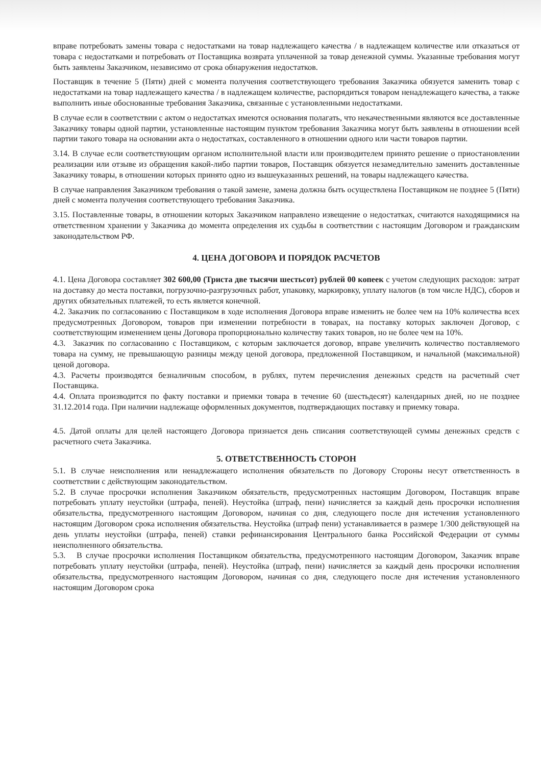вправе потребовать замены товара с недостатками на товар надлежащего качества / в надлежащем количестве или отказаться от товара с недостатками и потребовать от Поставщика возврата уплаченной за товар денежной суммы. Указанные требования могут быть заявлены Заказчиком, независимо от срока обнаружения недостатков.
Поставщик в течение 5 (Пяти) дней с момента получения соответствующего требования Заказчика обязуется заменить товар с недостатками на товар надлежащего качества / в надлежащем количестве, распорядиться товаром ненадлежащего качества, а также выполнить иные обоснованные требования Заказчика, связанные с установленными недостатками.
В случае если в соответствии с актом о недостатках имеются основания полагать, что некачественными являются все доставленные Заказчику товары одной партии, установленные настоящим пунктом требования Заказчика могут быть заявлены в отношении всей партии такого товара на основании акта о недостатках, составленного в отношении одного или части товаров партии.
3.14. В случае если соответствующим органом исполнительной власти или производителем принято решение о приостановлении реализации или отзыве из обращения какой-либо партии товаров, Поставщик обязуется незамедлительно заменить доставленные Заказчику товары, в отношении которых принято одно из вышеуказанных решений, на товары надлежащего качества.
В случае направления Заказчиком требования о такой замене, замена должна быть осуществлена Поставщиком не позднее 5 (Пяти) дней с момента получения соответствующего требования Заказчика.
3.15. Поставленные товары, в отношении которых Заказчиком направлено извещение о недостатках, считаются находящимися на ответственном хранении у Заказчика до момента определения их судьбы в соответствии с настоящим Договором и гражданским законодательством РФ.
4. ЦЕНА ДОГОВОРА И ПОРЯДОК РАСЧЕТОВ
4.1. Цена Договора составляет 302 600,00 (Триста две тысячи шестьсот) рублей 00 копеек с учетом следующих расходов: затрат на доставку до места поставки, погрузочно-разгрузочных работ, упаковку, маркировку, уплату налогов (в том числе НДС), сборов и других обязательных платежей, то есть является конечной.
4.2. Заказчик по согласованию с Поставщиком в ходе исполнения Договора вправе изменить не более чем на 10% количества всех предусмотренных Договором, товаров при изменении потребности в товарах, на поставку которых заключен Договор, с соответствующим изменением цены Договора пропорционально количеству таких товаров, но не более чем на 10%.
4.3. Заказчик по согласованию с Поставщиком, с которым заключается договор, вправе увеличить количество поставляемого товара на сумму, не превышающую разницы между ценой договора, предложенной Поставщиком, и начальной (максимальной) ценой договора.
4.3. Расчеты производятся безналичным способом, в рублях, путем перечисления денежных средств на расчетный счет Поставщика.
4.4. Оплата производится по факту поставки и приемки товара в течение 60 (шестьдесят) календарных дней, но не позднее 31.12.2014 года. При наличии надлежаще оформленных документов, подтверждающих поставку и приемку товара.
4.5. Датой оплаты для целей настоящего Договора признается день списания соответствующей суммы денежных средств с расчетного счета Заказчика.
5. ОТВЕТСТВЕННОСТЬ СТОРОН
5.1. В случае неисполнения или ненадлежащего исполнения обязательств по Договору Стороны несут ответственность в соответствии с действующим законодательством.
5.2. В случае просрочки исполнения Заказчиком обязательств, предусмотренных настоящим Договором, Поставщик вправе потребовать уплату неустойки (штрафа, пеней). Неустойка (штраф, пени) начисляется за каждый день просрочки исполнения обязательства, предусмотренного настоящим Договором, начиная со дня, следующего после дня истечения установленного настоящим Договором срока исполнения обязательства. Неустойка (штраф пени) устанавливается в размере 1/300 действующей на день уплаты неустойки (штрафа, пеней) ставки рефинансирования Центрального банка Российской Федерации от суммы неисполненного обязательства.
5.3. В случае просрочки исполнения Поставщиком обязательства, предусмотренного настоящим Договором, Заказчик вправе потребовать уплату неустойки (штрафа, пеней). Неустойка (штраф, пени) начисляется за каждый день просрочки исполнения обязательства, предусмотренного настоящим Договором, начиная со дня, следующего после дня истечения установленного настоящим Договором срока